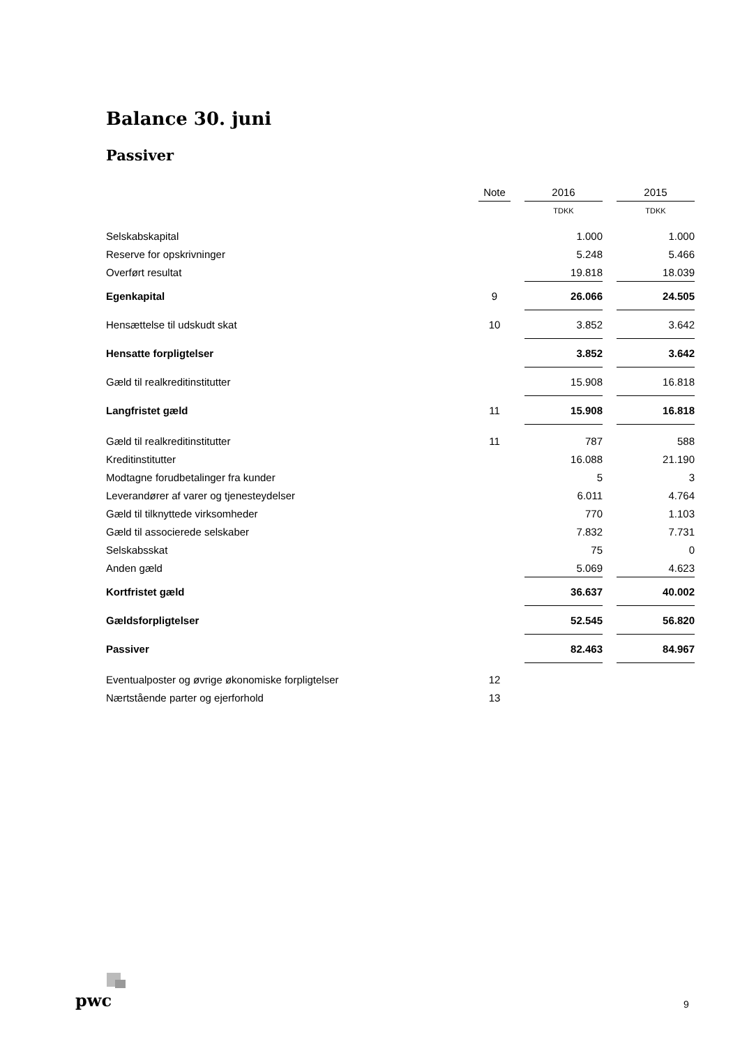Balance 30. juni
Passiver
| | Note | | 2016 | | 2015 |
| | | | TDKK | | TDKK |
| Selskabskapital | | | 1.000 | | 1.000 |
| Reserve for opskrivninger | | | 5.248 | | 5.466 |
| Overført resultat | | | 19.818 | | 18.039 |
| Egenkapital | 9 | | 26.066 | | 24.505 |
| Hensættelse til udskudt skat | 10 | | 3.852 | | 3.642 |
| Hensatte forpligtelser | | | 3.852 | | 3.642 |
| Gæld til realkreditinstitutter | | | 15.908 | | 16.818 |
| Langfristet gæld | 11 | | 15.908 | | 16.818 |
| Gæld til realkreditinstitutter | 11 | | 787 | | 588 |
| Kreditinstitutter | | | 16.088 | | 21.190 |
| Modtagne forudbetalinger fra kunder | | | 5 | | 3 |
| Leverandører af varer og tjenesteydelser | | | 6.011 | | 4.764 |
| Gæld til tilknyttede virksomheder | | | 770 | | 1.103 |
| Gæld til associerede selskaber | | | 7.832 | | 7.731 |
| Selskabsskat | | | 75 | | 0 |
| Anden gæld | | | 5.069 | | 4.623 |
| Kortfristet gæld | | | 36.637 | | 40.002 |
| Gældsforpligtelser | | | 52.545 | | 56.820 |
| Passiver | | | 82.463 | | 84.967 |
| Eventualposter og øvrige økonomiske forpligtelser | 12 | | | | |
| Nærtstående parter og ejerforhold | 13 | | | | |
pwc 9